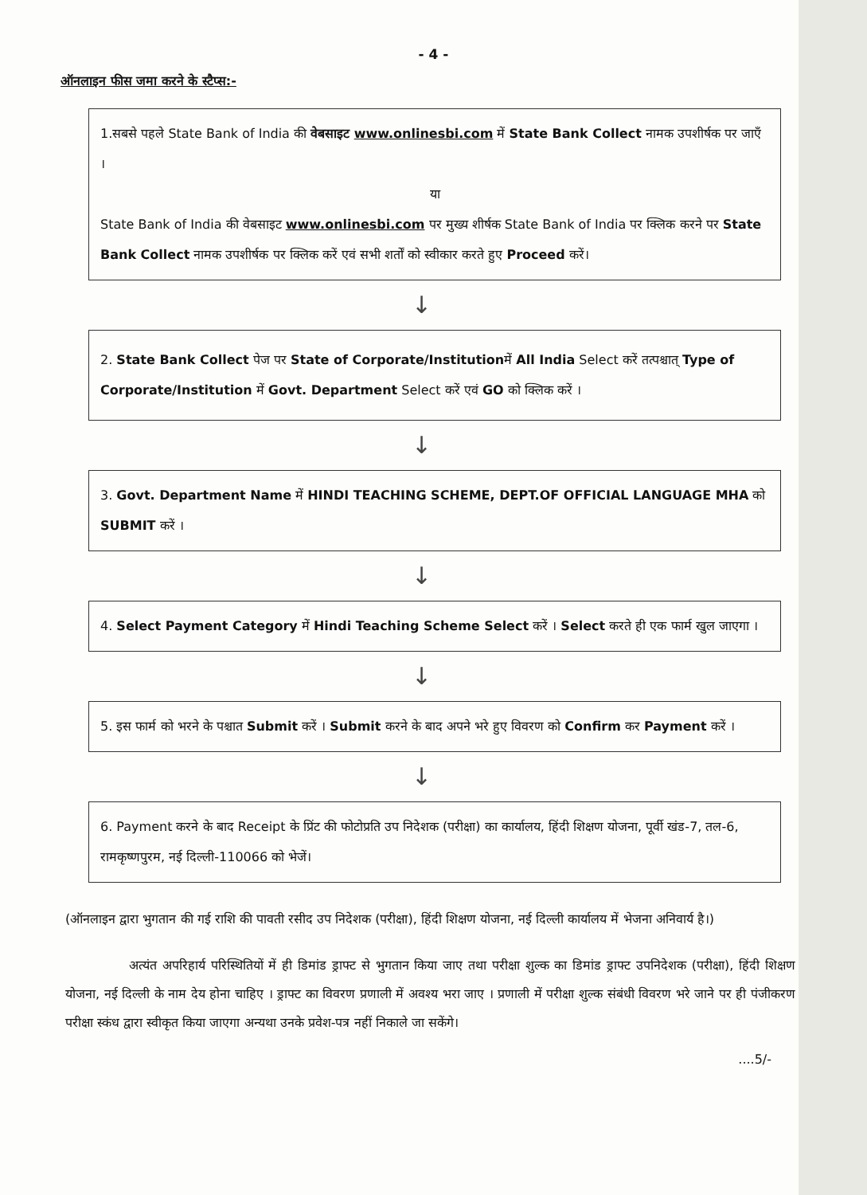- 4 -
ऑनलाइन फीस जमा करने के स्टैप्स:-
1.सबसे पहले State Bank of India की वेबसाइट www.onlinesbi.com में State Bank Collect नामक उपशीर्षक पर जाएँ ।
या
State Bank of India की वेबसाइट www.onlinesbi.com पर मुख्य शीर्षक State Bank of India पर क्लिक करने पर State Bank Collect नामक उपशीर्षक पर क्लिक करें एवं सभी शर्तों को स्वीकार करते हुए Proceed करें।
↓
2. State Bank Collect पेज पर State of Corporate/Institutionमें All India Select करें तत्पश्चात् Type of Corporate/Institution में Govt. Department Select करें एवं GO को क्लिक करें ।
↓
3. Govt. Department Name में HINDI TEACHING SCHEME, DEPT.OF OFFICIAL LANGUAGE MHA को SUBMIT करें ।
↓
4. Select Payment Category में Hindi Teaching Scheme Select करें । Select करते ही एक फार्म खुल जाएगा ।
↓
5. इस फार्म को भरने के पश्चात Submit करें । Submit करने के बाद अपने भरे हुए विवरण को Confirm कर Payment करें ।
↓
6. Payment करने के बाद Receipt के प्रिंट की फोटोप्रति उप निदेशक (परीक्षा) का कार्यालय, हिंदी शिक्षण योजना, पूर्वी खंड-7, तल-6, रामकृष्णपुरम, नई दिल्ली-110066 को भेजें।
(ऑनलाइन द्वारा भुगतान की गई राशि की पावती रसीद उप निदेशक (परीक्षा), हिंदी शिक्षण योजना, नई दिल्ली कार्यालय में भेजना अनिवार्य है।)
अत्यंत अपरिहार्य परिस्थितियों में ही डिमांड ड्राफ्ट से भुगतान किया जाए तथा परीक्षा शुल्क का डिमांड ड्राफ्ट उपनिदेशक (परीक्षा), हिंदी शिक्षण योजना, नई दिल्ली के नाम देय होना चाहिए । ड्राफ्ट का विवरण प्रणाली में अवश्य भरा जाए । प्रणाली में परीक्षा शुल्क संबंधी विवरण भरे जाने पर ही पंजीकरण परीक्षा स्कंध द्वारा स्वीकृत किया जाएगा अन्यथा उनके प्रवेश-पत्र नहीं निकाले जा सकेंगे।
....5/-